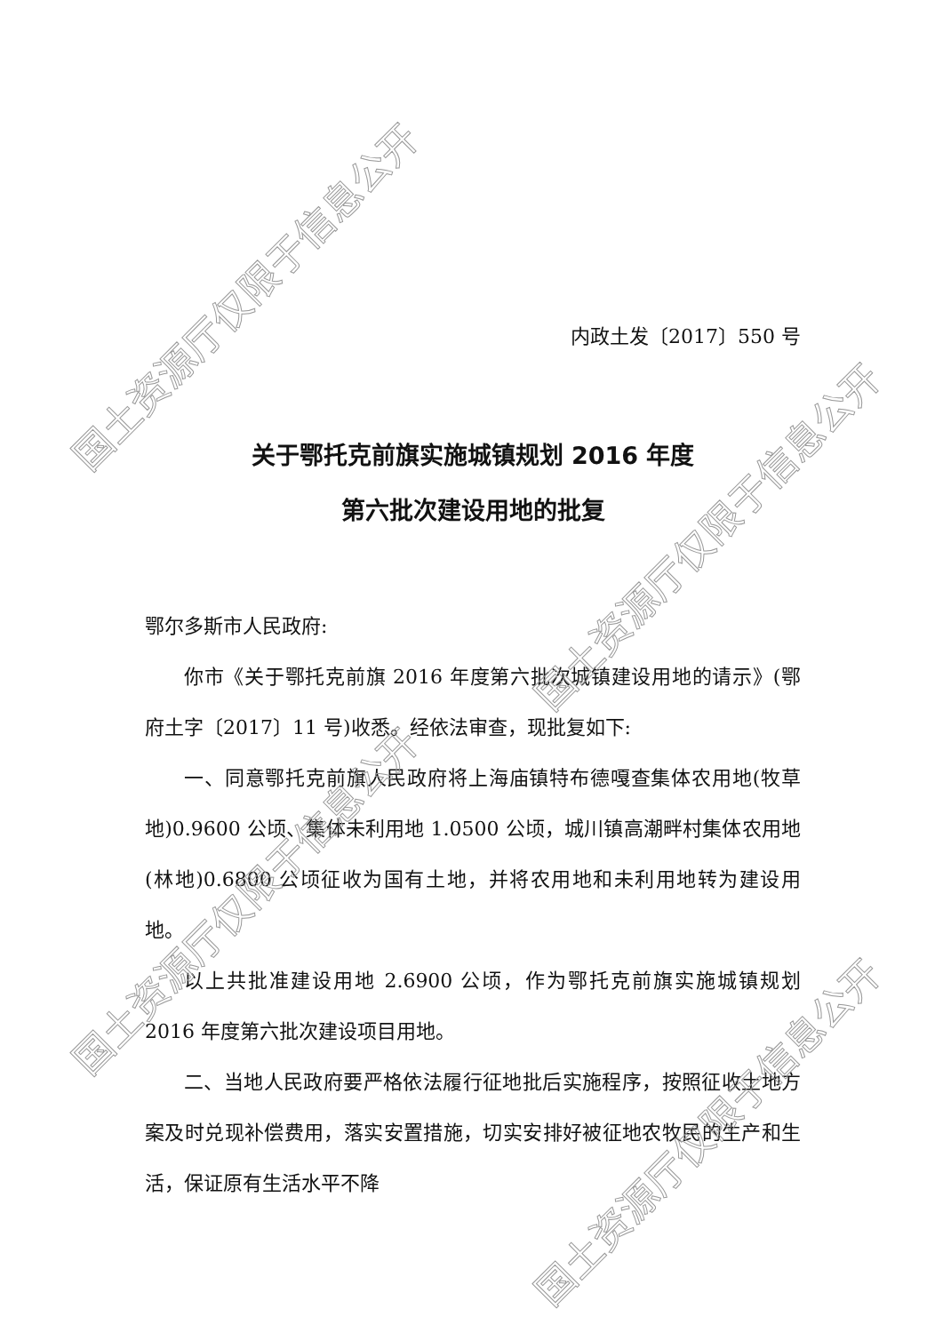内政土发〔2017〕550 号
关于鄂托克前旗实施城镇规划 2016 年度
第六批次建设用地的批复
鄂尔多斯市人民政府:
你市《关于鄂托克前旗 2016 年度第六批次城镇建设用地的请示》(鄂府土字〔2017〕11 号)收悉。经依法审查，现批复如下:
一、同意鄂托克前旗人民政府将上海庙镇特布德嘎查集体农用地(牧草地)0.9600 公顷、集体未利用地 1.0500 公顷，城川镇高潮畔村集体农用地(林地)0.6800 公顷征收为国有土地，并将农用地和未利用地转为建设用地。
以上共批准建设用地 2.6900 公顷，作为鄂托克前旗实施城镇规划 2016 年度第六批次建设项目用地。
二、当地人民政府要严格依法履行征地批后实施程序，按照征收土地方案及时兑现补偿费用，落实安置措施，切实安排好被征地农牧民的生产和生活，保证原有生活水平不降
国土资源厅仅限于信息公开
国土资源厅仅限于信息公开
国土资源厅仅限于信息公开
国土资源厅仅限于信息公开